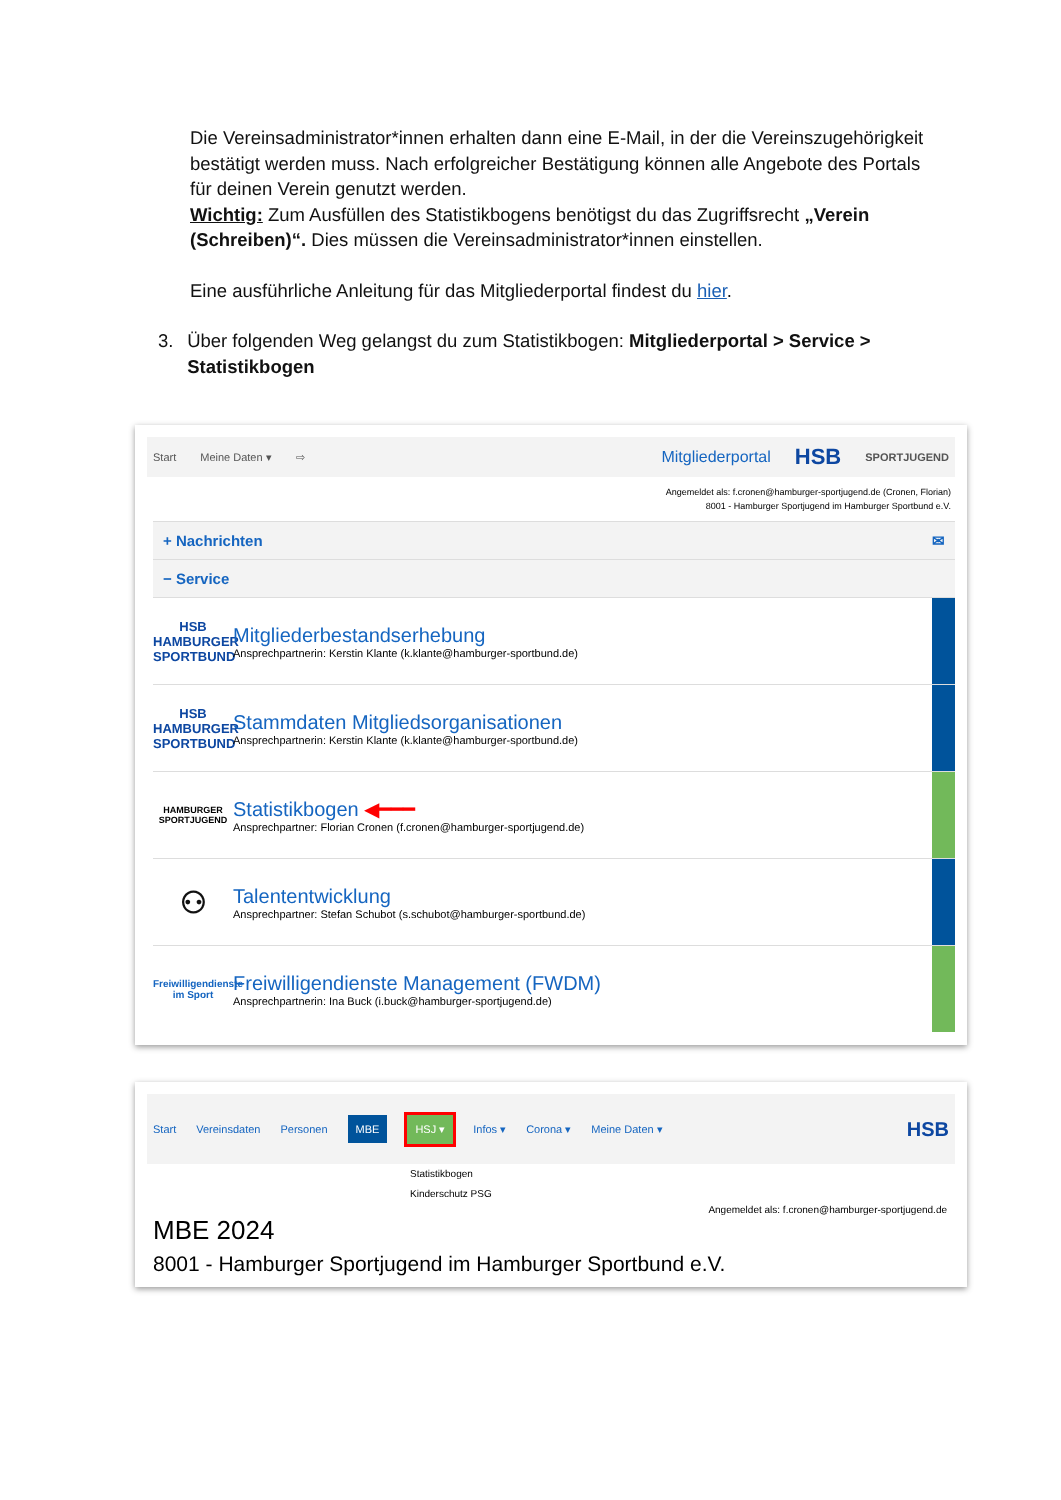Die Vereinsadministrator*innen erhalten dann eine E-Mail, in der die Vereinszugehörigkeit bestätigt werden muss. Nach erfolgreicher Bestätigung können alle Angebote des Portals für deinen Verein genutzt werden.
Wichtig: Zum Ausfüllen des Statistikbogens benötigst du das Zugriffsrecht „Verein (Schreiben)“. Dies müssen die Vereinsadministrator*innen einstellen.
Eine ausführliche Anleitung für das Mitgliederportal findest du hier.
3. Über folgenden Weg gelangst du zum Statistikbogen: Mitgliederportal > Service > Statistikbogen
Start Meine Daten ▾ ⇨ Mitgliederportal HSB SPORTJUGEND
Angemeldet als: f.cronen@hamburger-sportjugend.de (Cronen, Florian)
8001 - Hamburger Sportjugend im Hamburger Sportbund e.V.
+ Nachrichten ✉
− Service
HSB
HAMBURGER SPORTBUND
Mitgliederbestandserhebung
Ansprechpartnerin: Kerstin Klante (k.klante@hamburger-sportbund.de)
HSB
HAMBURGER SPORTBUND
Stammdaten Mitgliedsorganisationen
Ansprechpartnerin: Kerstin Klante (k.klante@hamburger-sportbund.de)
HAMBURGER SPORTJUGEND
Statistikbogen ◀━━━
Ansprechpartner: Florian Cronen (f.cronen@hamburger-sportjugend.de)
⚇
Talententwicklung
Ansprechpartner: Stefan Schubot (s.schubot@hamburger-sportbund.de)
Freiwilligendienste im Sport
Freiwilligendienste Management (FWDM)
Ansprechpartnerin: Ina Buck (i.buck@hamburger-sportjugend.de)
Start Vereinsdaten Personen MBE HSJ ▾ Infos ▾ Corona ▾ Meine Daten ▾ HSB
Statistikbogen
Kinderschutz PSG
Angemeldet als: f.cronen@hamburger-sportjugend.de
MBE 2024
8001 - Hamburger Sportjugend im Hamburger Sportbund e.V.